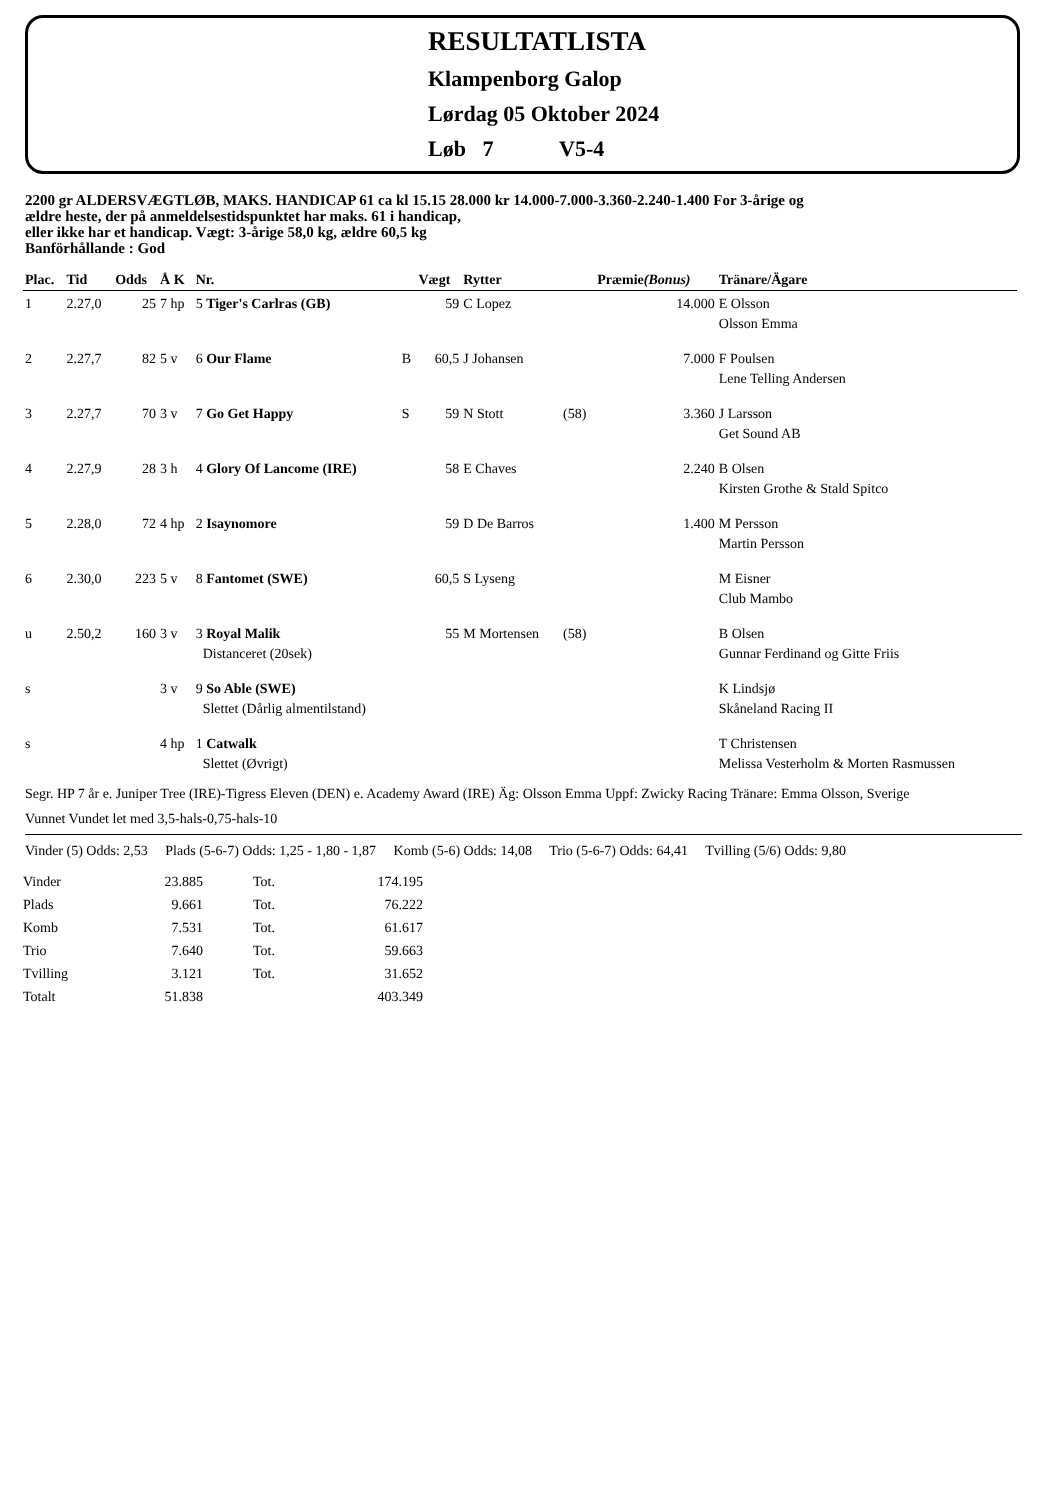RESULTATLISTA
Klampenborg Galop
Lørdag 05 Oktober 2024
Løb 7 V5-4
2200 gr ALDERSVÆGTLØB, MAKS. HANDICAP 61 ca kl 15.15 28.000 kr 14.000-7.000-3.360-2.240-1.400 For 3-årige og
ældre heste, der på anmeldelsestidspunktet har maks. 61 i handicap,
eller ikke har et handicap. Vægt: 3-årige 58,0 kg, ældre 60,5 kg
Banförhållande : God
| Plac. | Tid | Odds | Å K | Nr. | | Vægt | Rytter | | Præmie (Bonus) | Tränare/Ägare |
| --- | --- | --- | --- | --- | --- | --- | --- | --- | --- | --- |
| 1 | 2.27,0 | 25 | 7 hp | 5 Tiger's Carlras (GB) | | 59 | C Lopez | | 14.000 | E Olsson Olsson Emma |
| 2 | 2.27,7 | 82 | 5 v | 6 Our Flame | B | 60,5 | J Johansen | | 7.000 | F Poulsen Lene Telling Andersen |
| 3 | 2.27,7 | 70 | 3 v | 7 Go Get Happy | S | 59 | N Stott | (58) | 3.360 | J Larsson Get Sound AB |
| 4 | 2.27,9 | 28 | 3 h | 4 Glory Of Lancome (IRE) | | 58 | E Chaves | | 2.240 | B Olsen Kirsten Grothe & Stald Spitco |
| 5 | 2.28,0 | 72 | 4 hp | 2 Isaynomore | | 59 | D De Barros | | 1.400 | M Persson Martin Persson |
| 6 | 2.30,0 | 223 | 5 v | 8 Fantomet (SWE) | | 60,5 | S Lyseng | | | M Eisner Club Mambo |
| u | 2.50,2 | 160 | 3 v | 3 Royal Malik Distanceret (20sek) | | 55 | M Mortensen | (58) | | B Olsen Gunnar Ferdinand og Gitte Friis |
| s | | | 3 v | 9 So Able (SWE) Slettet (Dårlig almentilstand) | | | | | | K Lindsjø Skåneland Racing II |
| s | | | 4 hp | 1 Catwalk Slettet (Øvrigt) | | | | | | T Christensen Melissa Vesterholm & Morten Rasmussen |
Segr. HP 7 år e. Juniper Tree (IRE)-Tigress Eleven (DEN) e. Academy Award (IRE) Äg: Olsson Emma Uppf: Zwicky Racing Tränare: Emma Olsson, Sverige
Vunnet Vundet let med 3,5-hals-0,75-hals-10
Vinder (5) Odds: 2,53 Plads (5-6-7) Odds: 1,25 - 1,80 - 1,87 Komb (5-6) Odds: 14,08 Trio (5-6-7) Odds: 64,41 Tvilling (5/6) Odds: 9,80
| Vinder | 23.885 | Tot. | 174.195 |
| Plads | 9.661 | Tot. | 76.222 |
| Komb | 7.531 | Tot. | 61.617 |
| Trio | 7.640 | Tot. | 59.663 |
| Tvilling | 3.121 | Tot. | 31.652 |
| Totalt | 51.838 | | 403.349 |